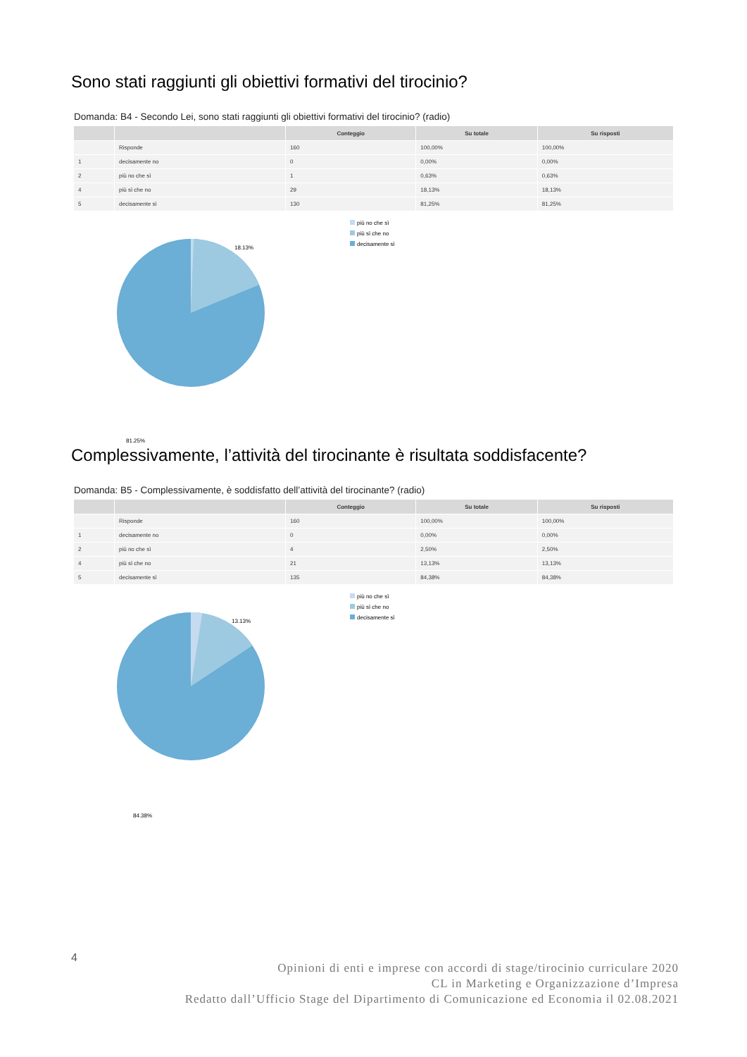Sono stati raggiunti gli obiettivi formativi del tirocinio?
Domanda: B4 - Secondo Lei, sono stati raggiunti gli obiettivi formativi del tirocinio? (radio)
| | | Conteggio | Su totale | Su risposti |
| --- | --- | --- | --- | --- |
| | Risponde | 160 | 100,00% | 100,00% |
| 1 | decisamente no | 0 | 0,00% | 0,00% |
| 2 | più no che sì | 1 | 0,63% | 0,63% |
| 4 | più sì che no | 29 | 18,13% | 18,13% |
| 5 | decisamente sì | 130 | 81,25% | 81,25% |
18.13%
81.25%
più no che sì
più sì che no
decisamente sì
Complessivamente, l’attività del tirocinante è risultata soddisfacente?
Domanda: B5 - Complessivamente, è soddisfatto dell’attività del tirocinante? (radio)
| | | Conteggio | Su totale | Su risposti |
| --- | --- | --- | --- | --- |
| | Risponde | 160 | 100,00% | 100,00% |
| 1 | decisamente no | 0 | 0,00% | 0,00% |
| 2 | più no che sì | 4 | 2,50% | 2,50% |
| 4 | più sì che no | 21 | 13,13% | 13,13% |
| 5 | decisamente sì | 135 | 84,38% | 84,38% |
13.13%
84.38%
più no che sì
più sì che no
decisamente sì
4
Opinioni di enti e imprese con accordi di stage/tirocinio curriculare 2020
CL in Marketing e Organizzazione d’Impresa
Redatto dall’Ufficio Stage del Dipartimento di Comunicazione ed Economia il 02.08.2021